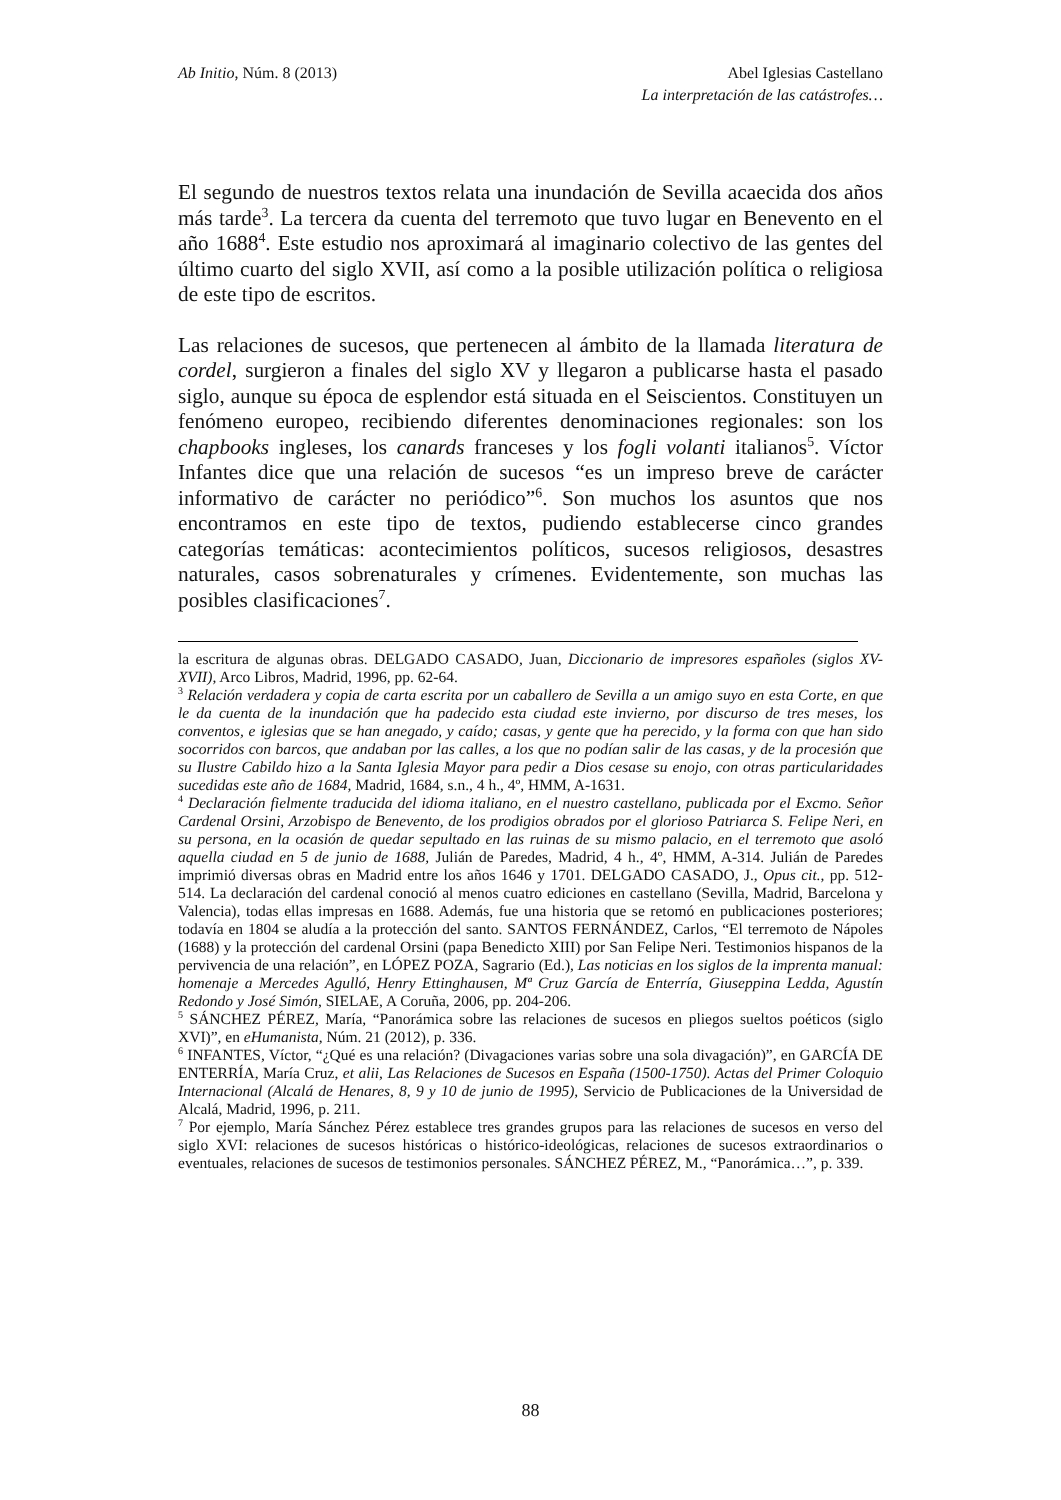Ab Initio, Núm. 8 (2013) Abel Iglesias Castellano
La interpretación de las catástrofes…
El segundo de nuestros textos relata una inundación de Sevilla acaecida dos años más tarde<sup>3</sup>. La tercera da cuenta del terremoto que tuvo lugar en Benevento en el año 1688<sup>4</sup>. Este estudio nos aproximará al imaginario colectivo de las gentes del último cuarto del siglo XVII, así como a la posible utilización política o religiosa de este tipo de escritos.
Las relaciones de sucesos, que pertenecen al ámbito de la llamada literatura de cordel, surgieron a finales del siglo XV y llegaron a publicarse hasta el pasado siglo, aunque su época de esplendor está situada en el Seiscientos. Constituyen un fenómeno europeo, recibiendo diferentes denominaciones regionales: son los chapbooks ingleses, los canards franceses y los fogli volanti italianos<sup>5</sup>. Víctor Infantes dice que una relación de sucesos “es un impreso breve de carácter informativo de carácter no periódico”<sup>6</sup>. Son muchos los asuntos que nos encontramos en este tipo de textos, pudiendo establecerse cinco grandes categorías temáticas: acontecimientos políticos, sucesos religiosos, desastres naturales, casos sobrenaturales y crímenes. Evidentemente, son muchas las posibles clasificaciones<sup>7</sup>.
la escritura de algunas obras. DELGADO CASADO, Juan, Diccionario de impresores españoles (siglos XV-XVII), Arco Libros, Madrid, 1996, pp. 62-64.
<sup>3</sup> Relación verdadera y copia de carta escrita por un caballero de Sevilla a un amigo suyo en esta Corte, en que le da cuenta de la inundación que ha padecido esta ciudad este invierno, por discurso de tres meses, los conventos, e iglesias que se han anegado, y caído; casas, y gente que ha perecido, y la forma con que han sido socorridos con barcos, que andaban por las calles, a los que no podían salir de las casas, y de la procesión que su Ilustre Cabildo hizo a la Santa Iglesia Mayor para pedir a Dios cesase su enojo, con otras particularidades sucedidas este año de 1684, Madrid, 1684, s.n., 4 h., 4º, HMM, A-1631.
<sup>4</sup> Declaración fielmente traducida del idioma italiano, en el nuestro castellano, publicada por el Excmo. Señor Cardenal Orsini, Arzobispo de Benevento, de los prodigios obrados por el glorioso Patriarca S. Felipe Neri, en su persona, en la ocasión de quedar sepultado en las ruinas de su mismo palacio, en el terremoto que asoló aquella ciudad en 5 de junio de 1688, Julián de Paredes, Madrid, 4 h., 4º, HMM, A-314. Julián de Paredes imprimió diversas obras en Madrid entre los años 1646 y 1701. DELGADO CASADO, J., Opus cit., pp. 512-514. La declaración del cardenal conoció al menos cuatro ediciones en castellano (Sevilla, Madrid, Barcelona y Valencia), todas ellas impresas en 1688. Además, fue una historia que se retomó en publicaciones posteriores; todavía en 1804 se aludía a la protección del santo. SANTOS FERNÁNDEZ, Carlos, “El terremoto de Nápoles (1688) y la protección del cardenal Orsini (papa Benedicto XIII) por San Felipe Neri. Testimonios hispanos de la pervivencia de una relación”, en LÓPEZ POZA, Sagrario (Ed.), Las noticias en los siglos de la imprenta manual: homenaje a Mercedes Agulló, Henry Ettinghausen, Mª Cruz García de Enterría, Giuseppina Ledda, Agustín Redondo y José Simón, SIELAE, A Coruña, 2006, pp. 204-206.
<sup>5</sup> SÁNCHEZ PÉREZ, María, “Panorámica sobre las relaciones de sucesos en pliegos sueltos poéticos (siglo XVI)”, en eHumanista, Núm. 21 (2012), p. 336.
<sup>6</sup> INFANTES, Víctor, “¿Qué es una relación? (Divagaciones varias sobre una sola divagación)”, en GARCÍA DE ENTERRÍA, María Cruz, et alii, Las Relaciones de Sucesos en España (1500-1750). Actas del Primer Coloquio Internacional (Alcalá de Henares, 8, 9 y 10 de junio de 1995), Servicio de Publicaciones de la Universidad de Alcalá, Madrid, 1996, p. 211.
<sup>7</sup> Por ejemplo, María Sánchez Pérez establece tres grandes grupos para las relaciones de sucesos en verso del siglo XVI: relaciones de sucesos históricas o histórico-ideológicas, relaciones de sucesos extraordinarios o eventuales, relaciones de sucesos de testimonios personales. SÁNCHEZ PÉREZ, M., “Panorámica…”, p. 339.
88